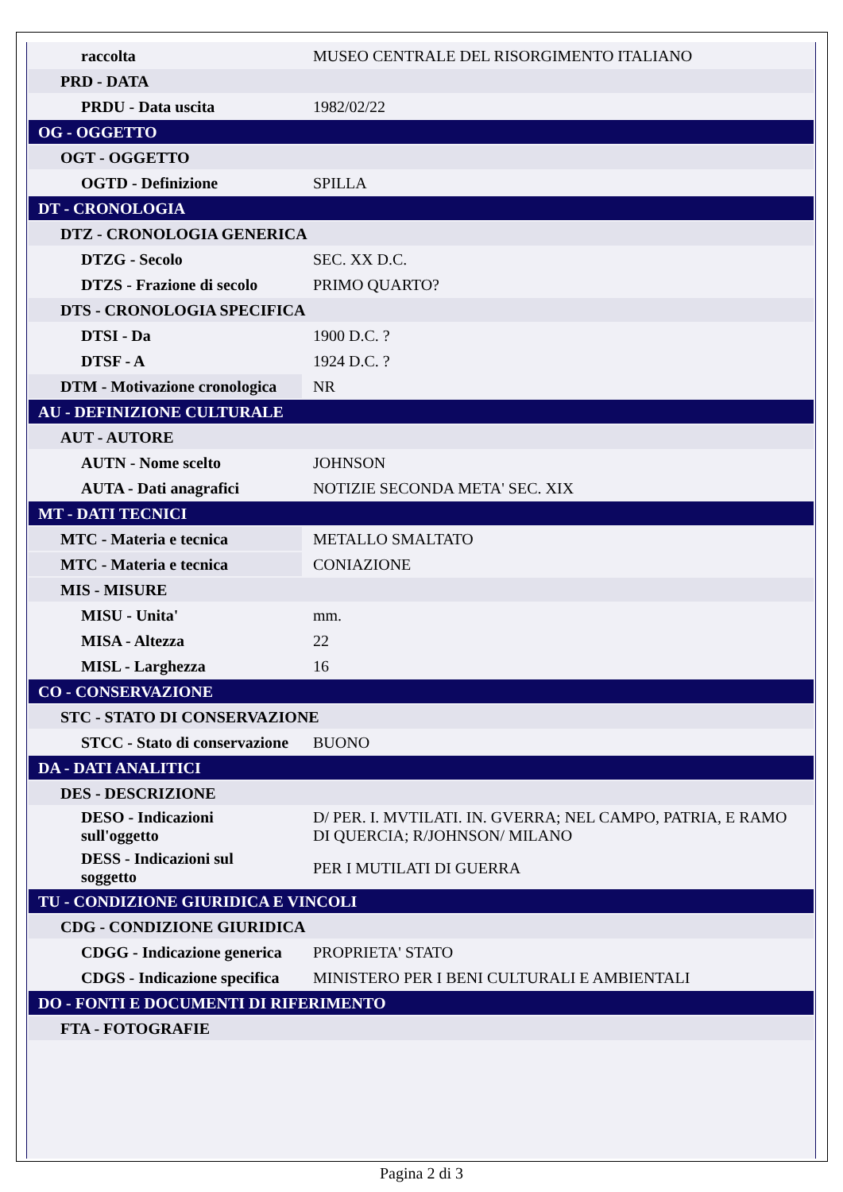| raccolta | MUSEO CENTRALE DEL RISORGIMENTO ITALIANO |
| PRD - DATA | |
| PRDU - Data uscita | 1982/02/22 |
| OG - OGGETTO | |
| OGT - OGGETTO | |
| OGTD - Definizione | SPILLA |
| DT - CRONOLOGIA | |
| DTZ - CRONOLOGIA GENERICA | |
| DTZG - Secolo | SEC. XX D.C. |
| DTZS - Frazione di secolo | PRIMO QUARTO? |
| DTS - CRONOLOGIA SPECIFICA | |
| DTSI - Da | 1900 D.C. ? |
| DTSF - A | 1924 D.C. ? |
| DTM - Motivazione cronologica | NR |
| AU - DEFINIZIONE CULTURALE | |
| AUT - AUTORE | |
| AUTN - Nome scelto | JOHNSON |
| AUTA - Dati anagrafici | NOTIZIE SECONDA META' SEC. XIX |
| MT - DATI TECNICI | |
| MTC - Materia e tecnica | METALLO SMALTATO |
| MTC - Materia e tecnica | CONIAZIONE |
| MIS - MISURE | |
| MISU - Unita' | mm. |
| MISA - Altezza | 22 |
| MISL - Larghezza | 16 |
| CO - CONSERVAZIONE | |
| STC - STATO DI CONSERVAZIONE | |
| STCC - Stato di conservazione | BUONO |
| DA - DATI ANALITICI | |
| DES - DESCRIZIONE | |
| DESO - Indicazioni sull'oggetto | D/ PER. I. MVTILATI. IN. GVERRA; NEL CAMPO, PATRIA, E RAMO DI QUERCIA; R/JOHNSON/ MILANO |
| DESS - Indicazioni sul soggetto | PER I MUTILATI DI GUERRA |
| TU - CONDIZIONE GIURIDICA E VINCOLI | |
| CDG - CONDIZIONE GIURIDICA | |
| CDGG - Indicazione generica | PROPRIETA' STATO |
| CDGS - Indicazione specifica | MINISTERO PER I BENI CULTURALI E AMBIENTALI |
| DO - FONTI E DOCUMENTI DI RIFERIMENTO | |
| FTA - FOTOGRAFIE | |
Pagina 2 di 3